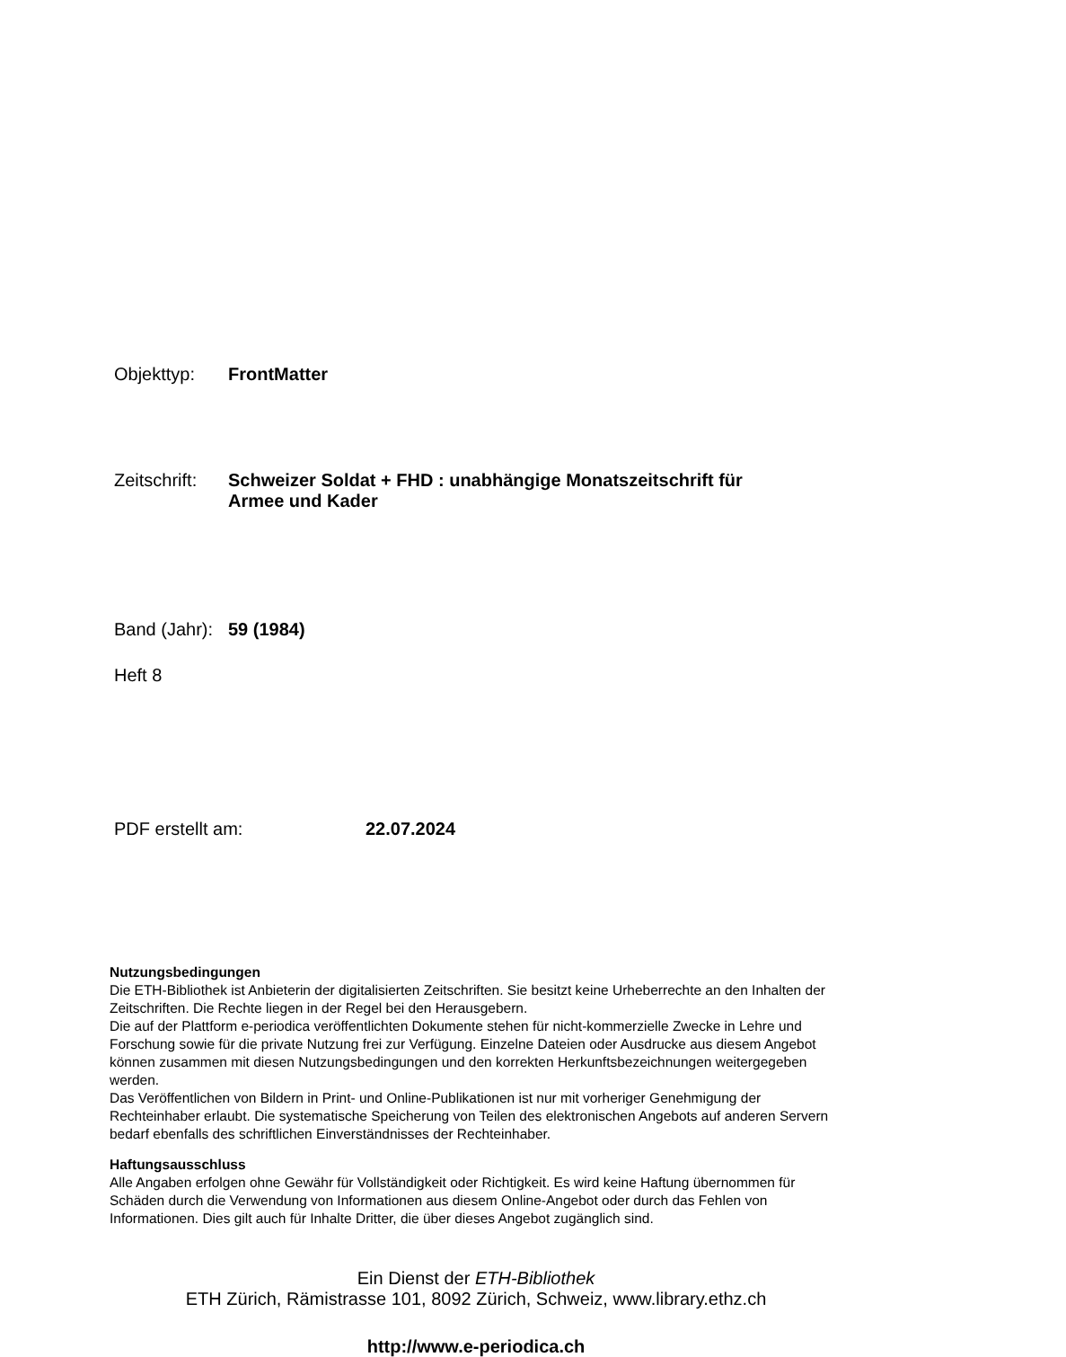Objekttyp: FrontMatter
Zeitschrift:
Schweizer Soldat + FHD : unabhängige Monatszeitschrift für Armee und Kader
Band (Jahr):
59 (1984)
Heft 8
PDF erstellt am: 22.07.2024
Nutzungsbedingungen
Die ETH-Bibliothek ist Anbieterin der digitalisierten Zeitschriften. Sie besitzt keine Urheberrechte an den Inhalten der Zeitschriften. Die Rechte liegen in der Regel bei den Herausgebern.
Die auf der Plattform e-periodica veröffentlichten Dokumente stehen für nicht-kommerzielle Zwecke in Lehre und Forschung sowie für die private Nutzung frei zur Verfügung. Einzelne Dateien oder Ausdrucke aus diesem Angebot können zusammen mit diesen Nutzungsbedingungen und den korrekten Herkunftsbezeichnungen weitergegeben werden.
Das Veröffentlichen von Bildern in Print- und Online-Publikationen ist nur mit vorheriger Genehmigung der Rechteinhaber erlaubt. Die systematische Speicherung von Teilen des elektronischen Angebots auf anderen Servern bedarf ebenfalls des schriftlichen Einverständnisses der Rechteinhaber.
Haftungsausschluss
Alle Angaben erfolgen ohne Gewähr für Vollständigkeit oder Richtigkeit. Es wird keine Haftung übernommen für Schäden durch die Verwendung von Informationen aus diesem Online-Angebot oder durch das Fehlen von Informationen. Dies gilt auch für Inhalte Dritter, die über dieses Angebot zugänglich sind.
Ein Dienst der ETH-Bibliothek
ETH Zürich, Rämistrasse 101, 8092 Zürich, Schweiz, www.library.ethz.ch
http://www.e-periodica.ch